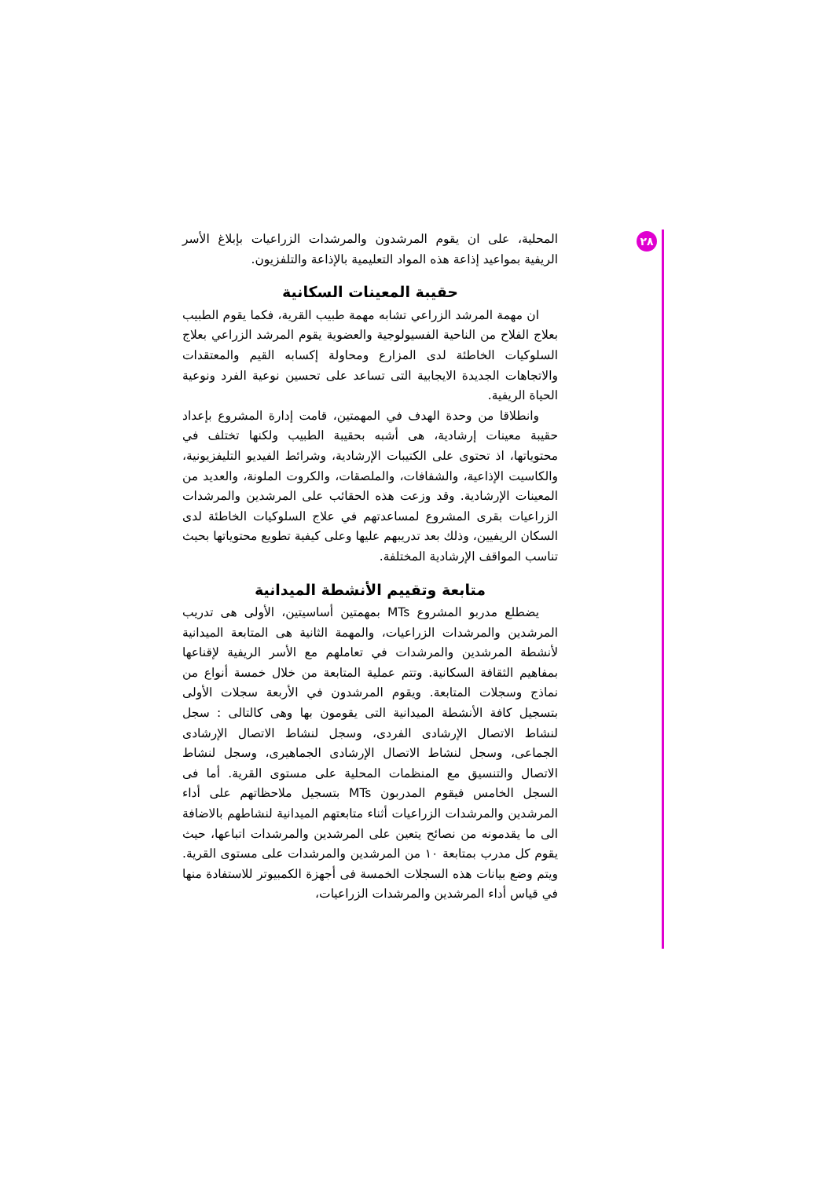٢٨
المحلية، على ان يقوم المرشدون والمرشدات الزراعيات بإبلاغ الأسر الريفية بمواعيد إذاعة هذه المواد التعليمية بالإذاعة والتلفزيون.
حقيبة المعينات السكانية
ان مهمة المرشد الزراعي تشابه مهمة طبيب القرية، فكما يقوم الطبيب بعلاج الفلاح من الناحية الفسيولوجية والعضوية يقوم المرشد الزراعي بعلاج السلوكيات الخاطئة لدى المزارع ومحاولة إكسابه القيم والمعتقدات والاتجاهات الجديدة الايجابية التى تساعد على تحسين نوعية الفرد ونوعية الحياة الريفية.
وانطلاقا من وحدة الهدف في المهمتين، قامت إدارة المشروع بإعداد حقيبة معينات إرشادية، هى أشبه بحقيبة الطبيب ولكنها تختلف في محتوياتها، اذ تحتوى على الكتيبات الإرشادية، وشرائط الفيديو التليفزيونية، والكاسيت الإذاعية، والشفافات، والملصقات، والكروت الملونة، والعديد من المعينات الإرشادية. وقد وزعت هذه الحقائب على المرشدين والمرشدات الزراعيات بقرى المشروع لمساعدتهم في علاج السلوكيات الخاطئة لدى السكان الريفيين، وذلك بعد تدريبهم عليها وعلى كيفية تطويع محتوياتها بحيث تناسب المواقف الإرشادية المختلفة.
متابعة وتقييم الأنشطة الميدانية
يضطلع مدربو المشروع MTs بمهمتين أساسيتين، الأولى هى تدريب المرشدين والمرشدات الزراعيات، والمهمة الثانية هى المتابعة الميدانية لأنشطة المرشدين والمرشدات في تعاملهم مع الأسر الريفية لإقناعها بمفاهيم الثقافة السكانية. وتتم عملية المتابعة من خلال خمسة أنواع من نماذج وسجلات المتابعة. ويقوم المرشدون في الأربعة سجلات الأولى بتسجيل كافة الأنشطة الميدانية التى يقومون بها وهى كالتالى : سجل لنشاط الاتصال الإرشادى الفردى، وسجل لنشاط الاتصال الإرشادى الجماعى، وسجل لنشاط الاتصال الإرشادى الجماهيرى، وسجل لنشاط الاتصال والتنسيق مع المنظمات المحلية على مستوى القرية. أما فى السجل الخامس فيقوم المدربون MTs بتسجيل ملاحظاتهم على أداء المرشدين والمرشدات الزراعيات أثناء متابعتهم الميدانية لنشاطهم بالاضافة الى ما يقدمونه من نصائح يتعين على المرشدين والمرشدات اتباعها، حيث يقوم كل مدرب بمتابعة ١٠ من المرشدين والمرشدات على مستوى القرية. ويتم وضع بيانات هذه السجلات الخمسة فى أجهزة الكمبيوتر للاستفادة منها في قياس أداء المرشدين والمرشدات الزراعيات،